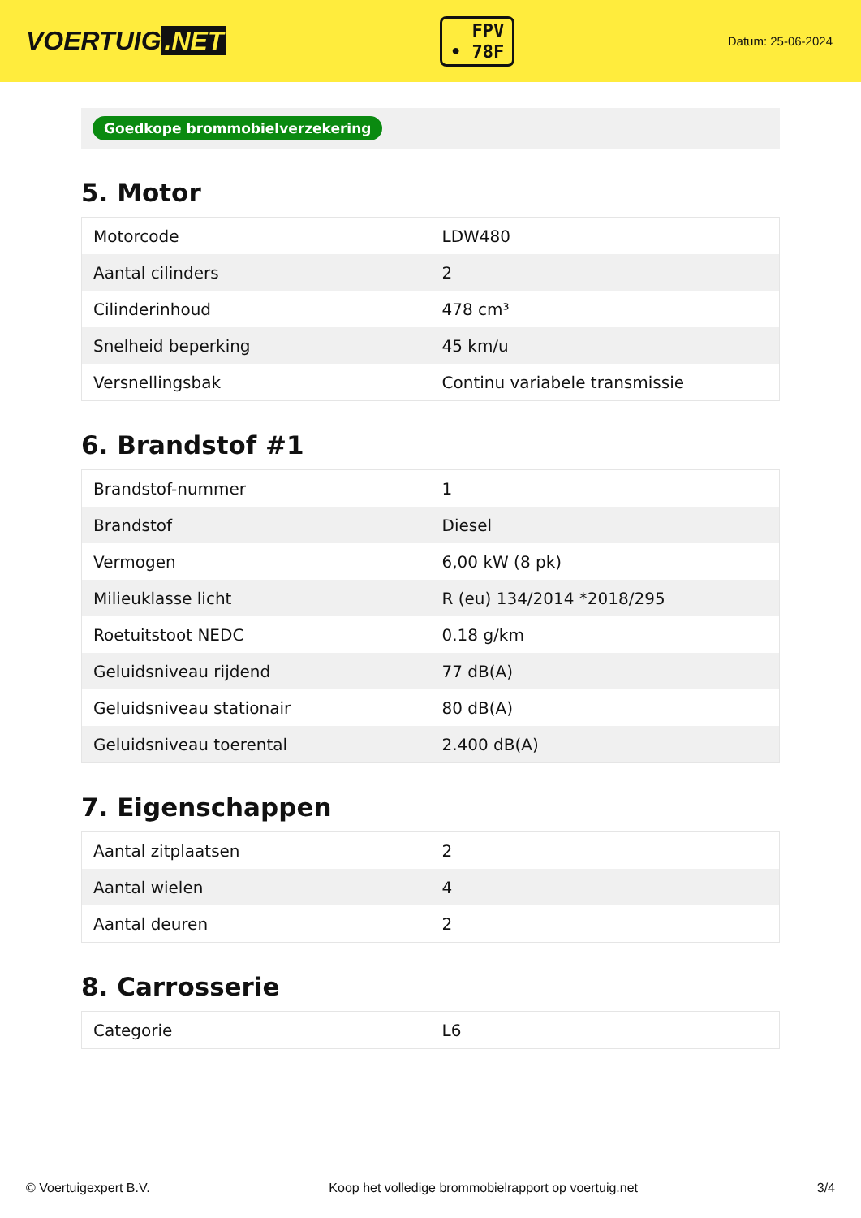VOERTUIG.NET
FPV
• 78F
Datum: 25-06-2024
Goedkope brommobielverzekering
5. Motor
| Motorcode | LDW480 |
| Aantal cilinders | 2 |
| Cilinderinhoud | 478 cm³ |
| Snelheid beperking | 45 km/u |
| Versnellingsbak | Continu variabele transmissie |
6. Brandstof #1
| Brandstof-nummer | 1 |
| Brandstof | Diesel |
| Vermogen | 6,00 kW (8 pk) |
| Milieuklasse licht | R (eu) 134/2014 *2018/295 |
| Roetuitstoot NEDC | 0.18 g/km |
| Geluidsniveau rijdend | 77 dB(A) |
| Geluidsniveau stationair | 80 dB(A) |
| Geluidsniveau toerental | 2.400 dB(A) |
7. Eigenschappen
| Aantal zitplaatsen | 2 |
| Aantal wielen | 4 |
| Aantal deuren | 2 |
8. Carrosserie
| Categorie | L6 |
© Voertuigexpert B.V. Koop het volledige brommobielrapport op voertuig.net 3/4